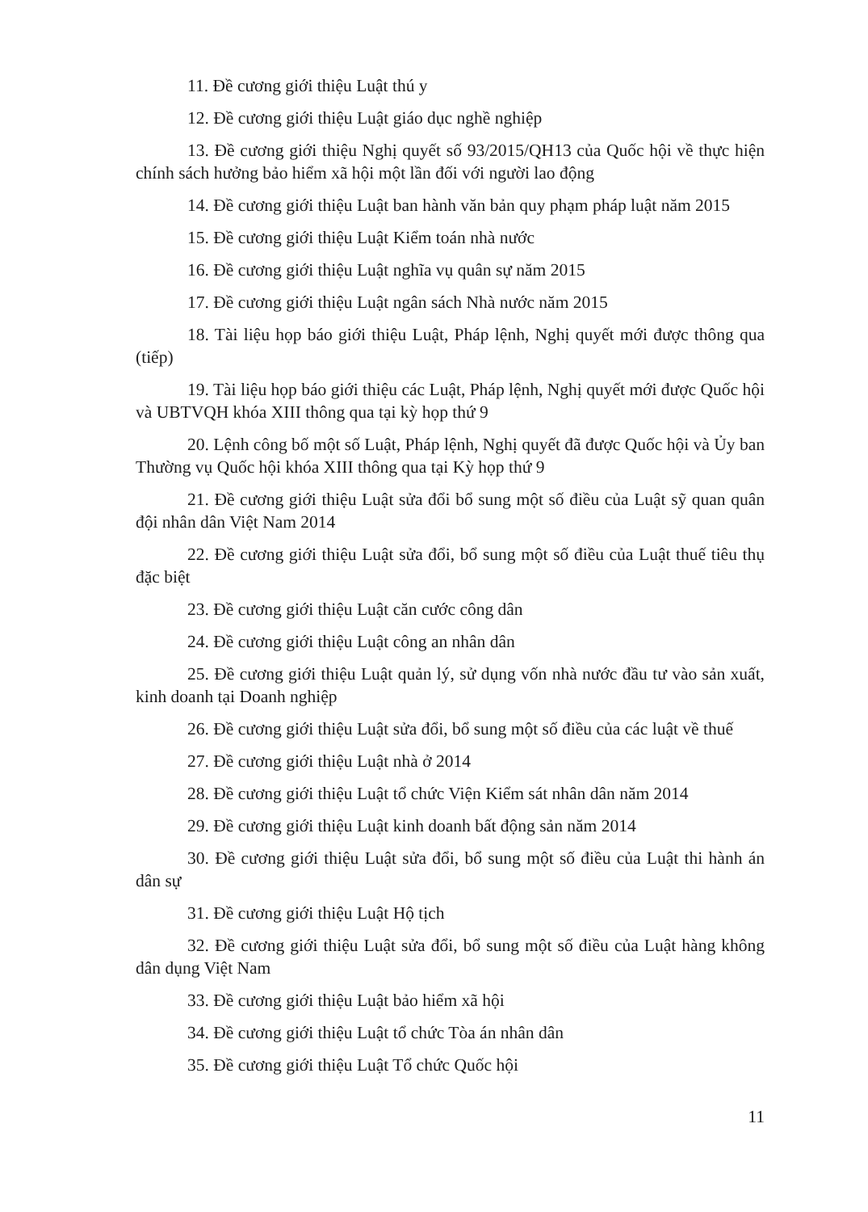11. Đề cương giới thiệu Luật thú y
12. Đề cương giới thiệu Luật giáo dục nghề nghiệp
13. Đề cương giới thiệu Nghị quyết số 93/2015/QH13 của Quốc hội về thực hiện chính sách hưởng bảo hiểm xã hội một lần đối với người lao động
14. Đề cương giới thiệu Luật ban hành văn bản quy phạm pháp luật năm 2015
15. Đề cương giới thiệu Luật Kiểm toán nhà nước
16. Đề cương giới thiệu Luật nghĩa vụ quân sự năm 2015
17. Đề cương giới thiệu Luật ngân sách Nhà nước năm 2015
18. Tài liệu họp báo giới thiệu Luật, Pháp lệnh, Nghị quyết mới được thông qua (tiếp)
19. Tài liệu họp báo giới thiệu các Luật, Pháp lệnh, Nghị quyết mới được Quốc hội và UBTVQH khóa XIII thông qua tại kỳ họp thứ 9
20. Lệnh công bố một số Luật, Pháp lệnh, Nghị quyết đã được Quốc hội và Ủy ban Thường vụ Quốc hội khóa XIII thông qua tại Kỳ họp thứ 9
21. Đề cương giới thiệu Luật sửa đổi bổ sung một số điều của Luật sỹ quan quân đội nhân dân Việt Nam 2014
22. Đề cương giới thiệu Luật sửa đổi, bổ sung một số điều của Luật thuế tiêu thụ đặc biệt
23. Đề cương giới thiệu Luật căn cước công dân
24. Đề cương giới thiệu Luật công an nhân dân
25. Đề cương giới thiệu Luật quản lý, sử dụng vốn nhà nước đầu tư vào sản xuất, kinh doanh tại Doanh nghiệp
26. Đề cương giới thiệu Luật sửa đổi, bổ sung một số điều của các luật về thuế
27. Đề cương giới thiệu Luật nhà ở 2014
28. Đề cương giới thiệu Luật tổ chức Viện Kiểm sát nhân dân năm 2014
29. Đề cương giới thiệu Luật kinh doanh bất động sản năm 2014
30. Đề cương giới thiệu Luật sửa đổi, bổ sung một số điều của Luật thi hành án dân sự
31. Đề cương giới thiệu Luật Hộ tịch
32. Đề cương giới thiệu Luật sửa đổi, bổ sung một số điều của Luật hàng không dân dụng Việt Nam
33. Đề cương giới thiệu Luật bảo hiểm xã hội
34. Đề cương giới thiệu Luật tổ chức Tòa án nhân dân
35. Đề cương giới thiệu Luật Tổ chức Quốc hội
11